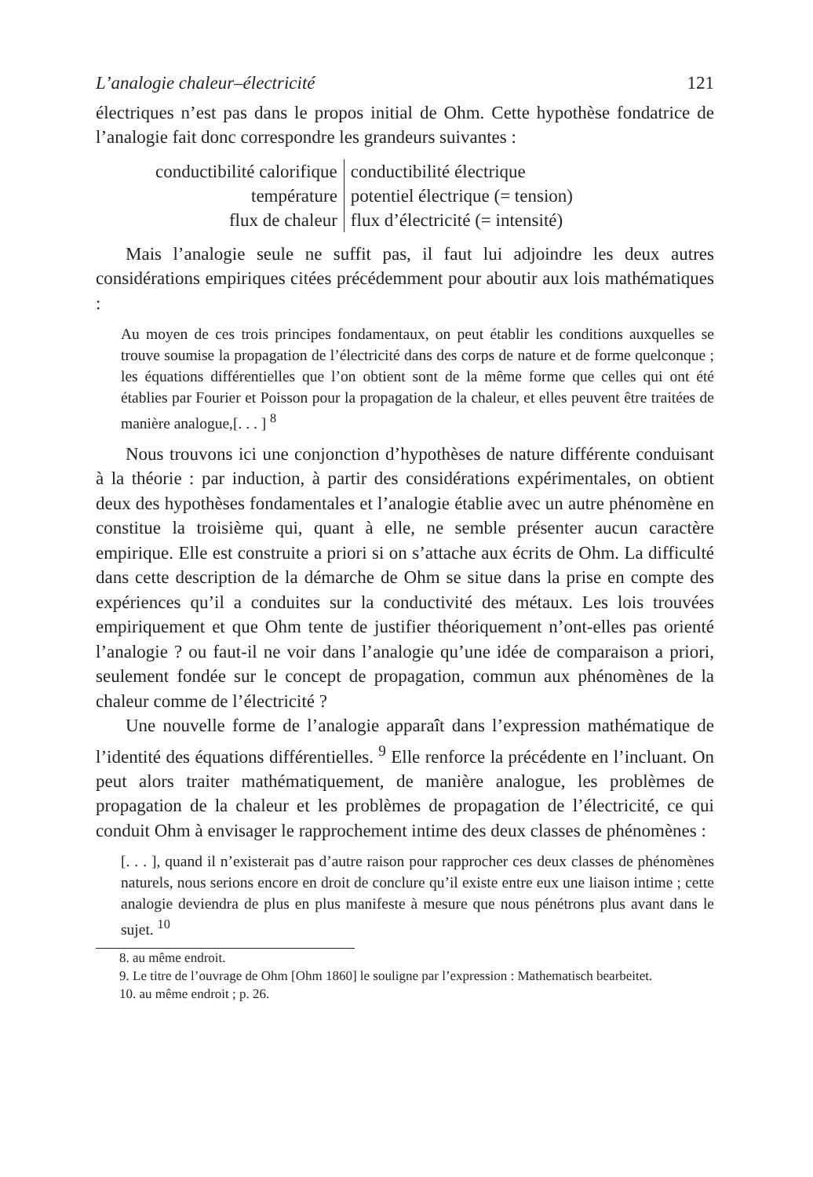L’analogie chaleur–électricité 121
électriques n’est pas dans le propos initial de Ohm. Cette hypothèse fondatrice de l’analogie fait donc correspondre les grandeurs suivantes :
| conductibilité calorifique | conductibilité électrique |
| température | potentiel électrique (= tension) |
| flux de chaleur | flux d’électricité (= intensité) |
Mais l’analogie seule ne suffit pas, il faut lui adjoindre les deux autres considérations empiriques citées précédemment pour aboutir aux lois mathématiques :
Au moyen de ces trois principes fondamentaux, on peut établir les conditions auxquelles se trouve soumise la propagation de l’électricité dans des corps de nature et de forme quelconque ; les équations différentielles que l’on obtient sont de la même forme que celles qui ont été établies par Fourier et Poisson pour la propagation de la chaleur, et elles peuvent être traitées de manière analogue,[. . . ] <sup>8</sup>
Nous trouvons ici une conjonction d’hypothèses de nature différente conduisant à la théorie : par induction, à partir des considérations expérimentales, on obtient deux des hypothèses fondamentales et l’analogie établie avec un autre phénomène en constitue la troisième qui, quant à elle, ne semble présenter aucun caractère empirique. Elle est construite a priori si on s’attache aux écrits de Ohm. La difficulté dans cette description de la démarche de Ohm se situe dans la prise en compte des expériences qu’il a conduites sur la conductivité des métaux. Les lois trouvées empiriquement et que Ohm tente de justifier théoriquement n’ont-elles pas orienté l’analogie ? ou faut-il ne voir dans l’analogie qu’une idée de comparaison a priori, seulement fondée sur le concept de propagation, commun aux phénomènes de la chaleur comme de l’électricité ?
Une nouvelle forme de l’analogie apparaît dans l’expression mathématique de l’identité des équations différentielles. <sup>9</sup> Elle renforce la précédente en l’incluant. On peut alors traiter mathématiquement, de manière analogue, les problèmes de propagation de la chaleur et les problèmes de propagation de l’électricité, ce qui conduit Ohm à envisager le rapprochement intime des deux classes de phénomènes :
[. . . ], quand il n’existerait pas d’autre raison pour rapprocher ces deux classes de phénomènes naturels, nous serions encore en droit de conclure qu’il existe entre eux une liaison intime ; cette analogie deviendra de plus en plus manifeste à mesure que nous pénétrons plus avant dans le sujet. <sup>10</sup>
8. au même endroit.
9. Le titre de l’ouvrage de Ohm [Ohm 1860] le souligne par l’expression : Mathematisch bearbeitet.
10. au même endroit ; p. 26.